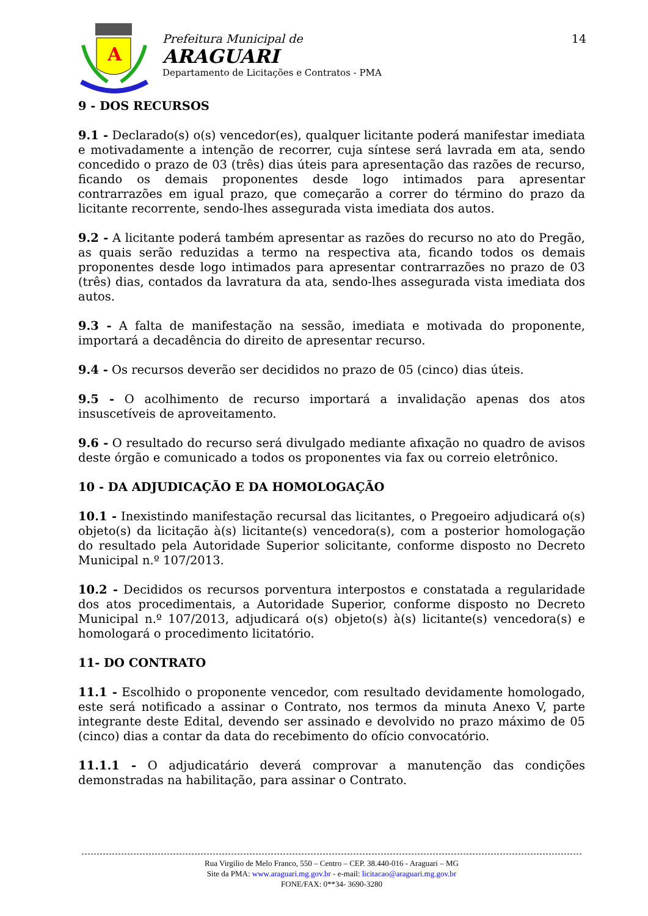A
Prefeitura Municipal de
ARAGUARI
Departamento de Licitações e Contratos - PMA
14
9 - DOS RECURSOS
9.1 - Declarado(s) o(s) vencedor(es), qualquer licitante poderá manifestar imediata e motivadamente a intenção de recorrer, cuja síntese será lavrada em ata, sendo concedido o prazo de 03 (três) dias úteis para apresentação das razões de recurso, ficando os demais proponentes desde logo intimados para apresentar contrarrazões em igual prazo, que começarão a correr do término do prazo da licitante recorrente, sendo-lhes assegurada vista imediata dos autos.
9.2 - A licitante poderá também apresentar as razões do recurso no ato do Pregão, as quais serão reduzidas a termo na respectiva ata, ficando todos os demais proponentes desde logo intimados para apresentar contrarrazões no prazo de 03 (três) dias, contados da lavratura da ata, sendo-lhes assegurada vista imediata dos autos.
9.3 - A falta de manifestação na sessão, imediata e motivada do proponente, importará a decadência do direito de apresentar recurso.
9.4 - Os recursos deverão ser decididos no prazo de 05 (cinco) dias úteis.
9.5 - O acolhimento de recurso importará a invalidação apenas dos atos insuscetíveis de aproveitamento.
9.6 - O resultado do recurso será divulgado mediante afixação no quadro de avisos deste órgão e comunicado a todos os proponentes via fax ou correio eletrônico.
10 - DA ADJUDICAÇÃO E DA HOMOLOGAÇÃO
10.1 - Inexistindo manifestação recursal das licitantes, o Pregoeiro adjudicará o(s) objeto(s) da licitação à(s) licitante(s) vencedora(s), com a posterior homologação do resultado pela Autoridade Superior solicitante, conforme disposto no Decreto Municipal n.º 107/2013.
10.2 - Decididos os recursos porventura interpostos e constatada a regularidade dos atos procedimentais, a Autoridade Superior, conforme disposto no Decreto Municipal n.º 107/2013, adjudicará o(s) objeto(s) à(s) licitante(s) vencedora(s) e homologará o procedimento licitatório.
11- DO CONTRATO
11.1 - Escolhido o proponente vencedor, com resultado devidamente homologado, este será notificado a assinar o Contrato, nos termos da minuta Anexo V, parte integrante deste Edital, devendo ser assinado e devolvido no prazo máximo de 05 (cinco) dias a contar da data do recebimento do ofício convocatório.
11.1.1 - O adjudicatário deverá comprovar a manutenção das condições demonstradas na habilitação, para assinar o Contrato.
Rua Virgilio de Melo Franco, 550 – Centro – CEP. 38.440-016 - Araguari – MG
Site da PMA: www.araguari.mg.gov.br - e-mail: licitacao@araguari.mg.gov.br
FONE/FAX: 0**34- 3690-3280